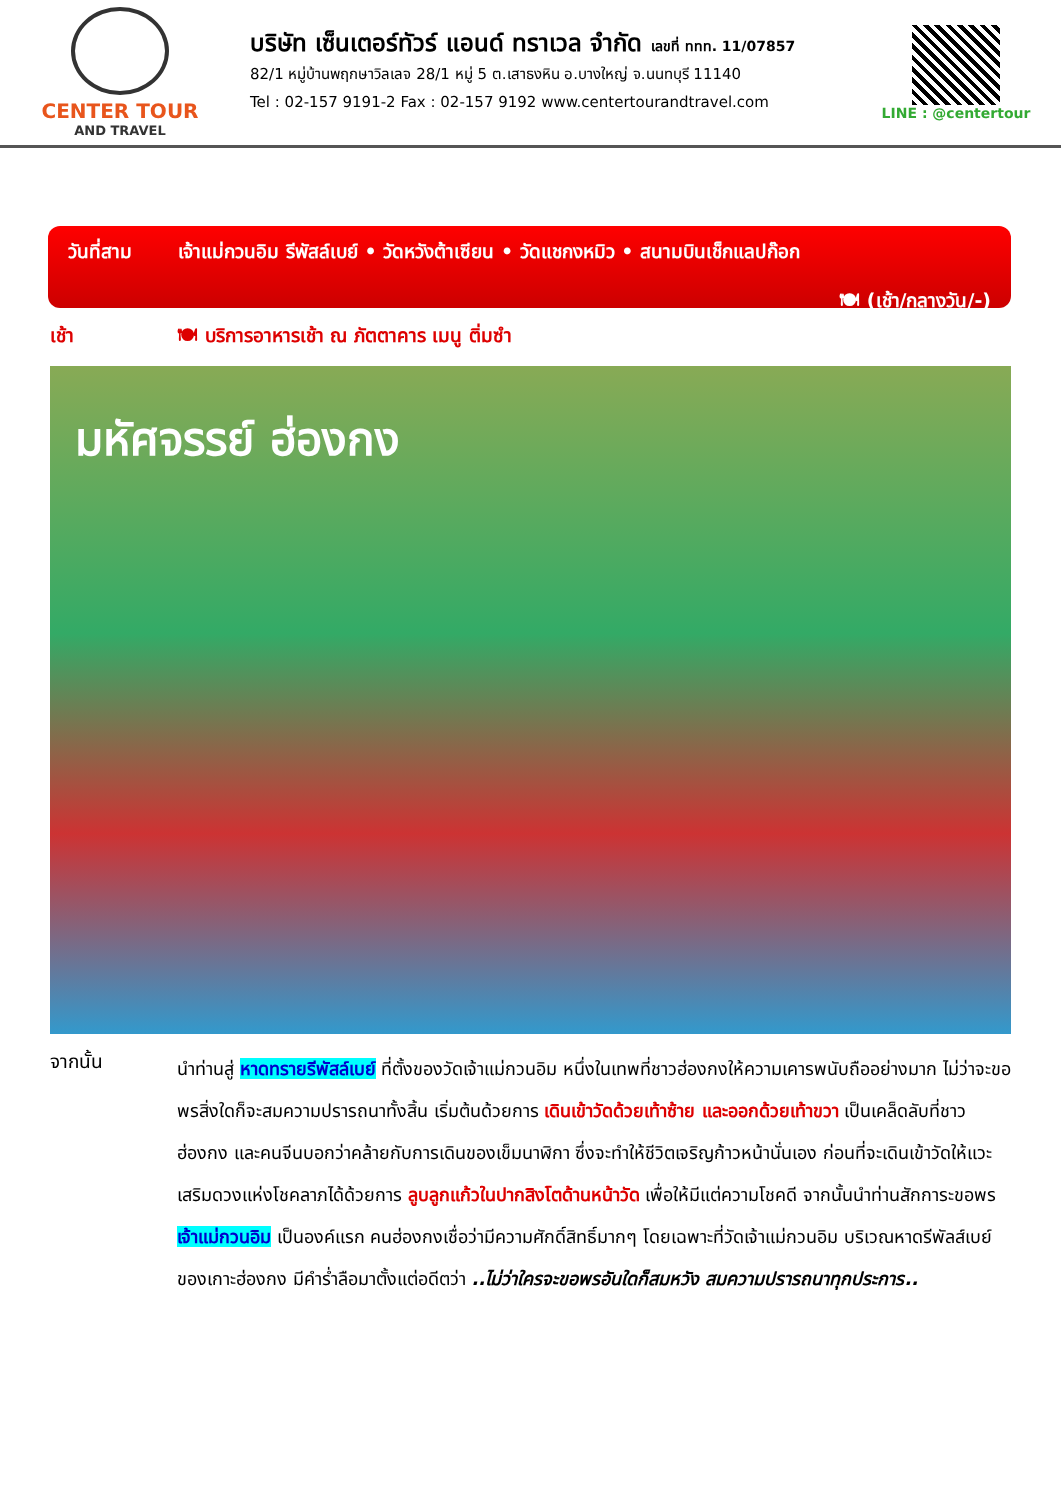CENTER TOUR
AND TRAVEL
บริษัท เซ็นเตอร์ทัวร์ แอนด์ ทราเวล จำกัด เลขที่ ททท. 11/07857
82/1 หมู่บ้านพฤกษาวิลเลจ 28/1 หมู่ 5 ต.เสาธงหิน อ.บางใหญ่ จ.นนทบุรี 11140
Tel : 02-157 9191-2 Fax : 02-157 9192 www.centertourandtravel.com
LINE : @centertour
วันที่สาม เจ้าแม่กวนอิม รีพัสล์เบย์ • วัดหวังต้าเซียน • วัดแชกงหมิว • สนามบินเช็กแลปก๊อก
🍽 (เช้า/กลางวัน/-)
เช้า 🍽 บริการอาหารเช้า ณ ภัตตาคาร เมนู ติ่มซำ
มหัศจรรย์ ฮ่องกง
จากนั้น
นำท่านสู่ หาดทรายรีพัสล์เบย์ ที่ตั้งของวัดเจ้าแม่กวนอิม หนึ่งในเทพที่ชาวฮ่องกงให้ความเคารพนับถืออย่างมาก ไม่ว่าจะขอพรสิ่งใดก็จะสมความปรารถนาทั้งสิ้น เริ่มต้นด้วยการ เดินเข้าวัดด้วยเท้าซ้าย และออกด้วยเท้าขวา เป็นเคล็ดลับที่ชาวฮ่องกง และคนจีนบอกว่าคล้ายกับการเดินของเข็มนาฬิกา ซึ่งจะทำให้ชีวิตเจริญก้าวหน้านั่นเอง ก่อนที่จะเดินเข้าวัดให้แวะเสริมดวงแห่งโชคลาภได้ด้วยการ ลูบลูกแก้วในปากสิงโตด้านหน้าวัด เพื่อให้มีแต่ความโชคดี จากนั้นนำท่านสักการะขอพร เจ้าแม่กวนอิม เป็นองค์แรก คนฮ่องกงเชื่อว่ามีความศักดิ์สิทธิ์มากๆ โดยเฉพาะที่วัดเจ้าแม่กวนอิม บริเวณหาดรีพัลส์เบย์ของเกาะฮ่องกง มีคำร่ำลือมาตั้งแต่อดีตว่า ..ไม่ว่าใครจะขอพรอันใดก็สมหวัง สมความปรารถนาทุกประการ..